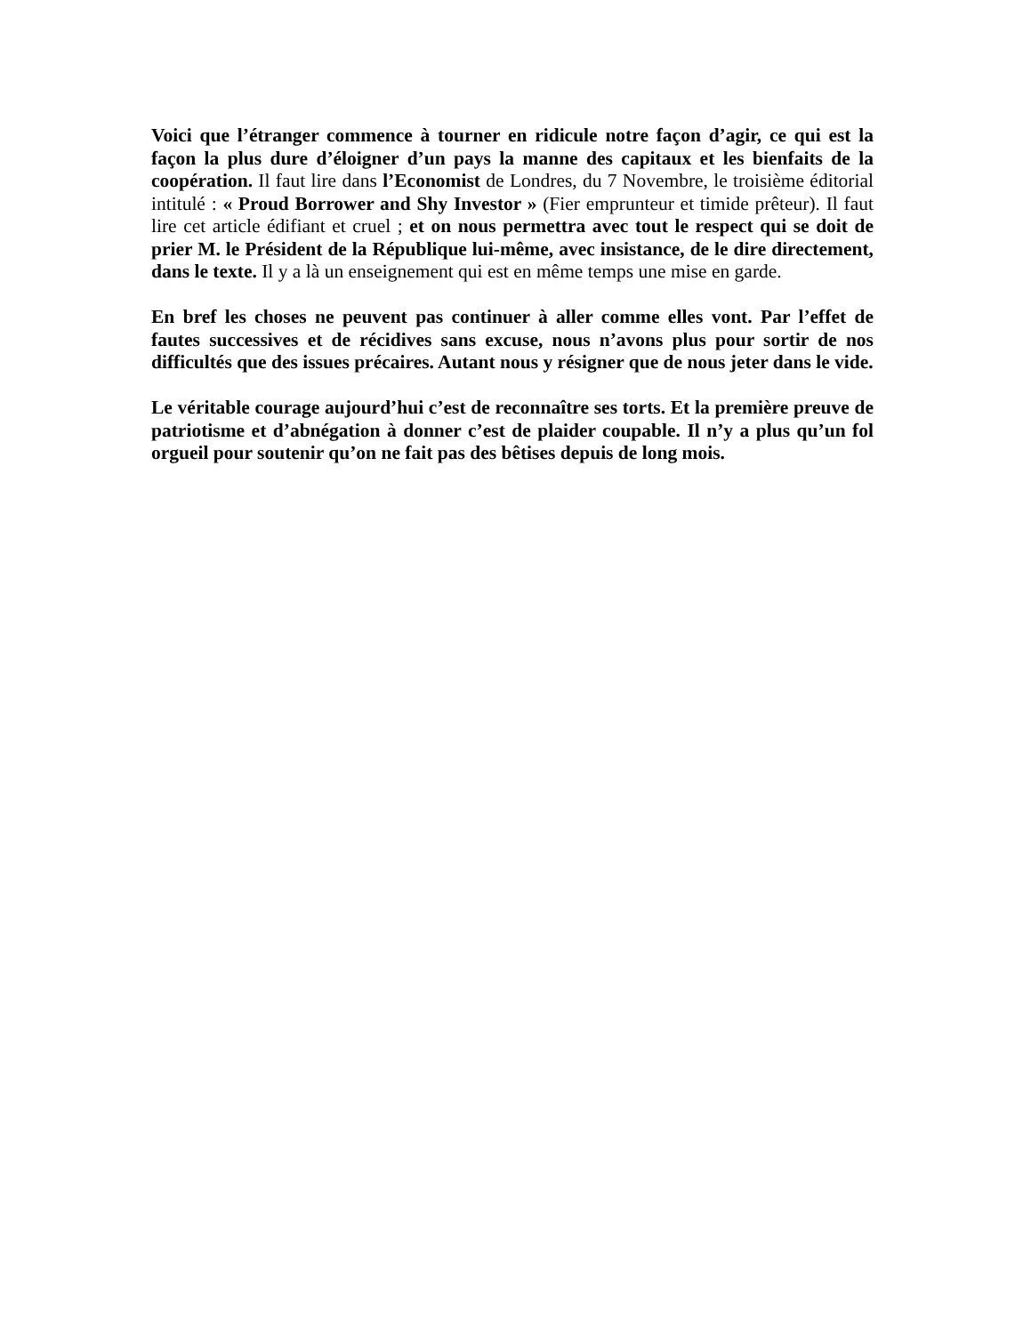Voici que l’étranger commence à tourner en ridicule notre façon d’agir, ce qui est la façon la plus dure d’éloigner d’un pays la manne des capitaux et les bienfaits de la coopération. Il faut lire dans l’Economist de Londres, du 7 Novembre, le troisième éditorial intitulé : « Proud Borrower and Shy Investor » (Fier emprunteur et timide prêteur). Il faut lire cet article édifiant et cruel ; et on nous permettra avec tout le respect qui se doit de prier M. le Président de la République lui-même, avec insistance, de le dire directement, dans le texte. Il y a là un enseignement qui est en même temps une mise en garde.
En bref les choses ne peuvent pas continuer à aller comme elles vont. Par l’effet de fautes successives et de récidives sans excuse, nous n’avons plus pour sortir de nos difficultés que des issues précaires. Autant nous y résigner que de nous jeter dans le vide.
Le véritable courage aujourd’hui c’est de reconnaître ses torts. Et la première preuve de patriotisme et d’abnégation à donner c’est de plaider coupable. Il n’y a plus qu’un fol orgueil pour soutenir qu’on ne fait pas des bêtises depuis de long mois.